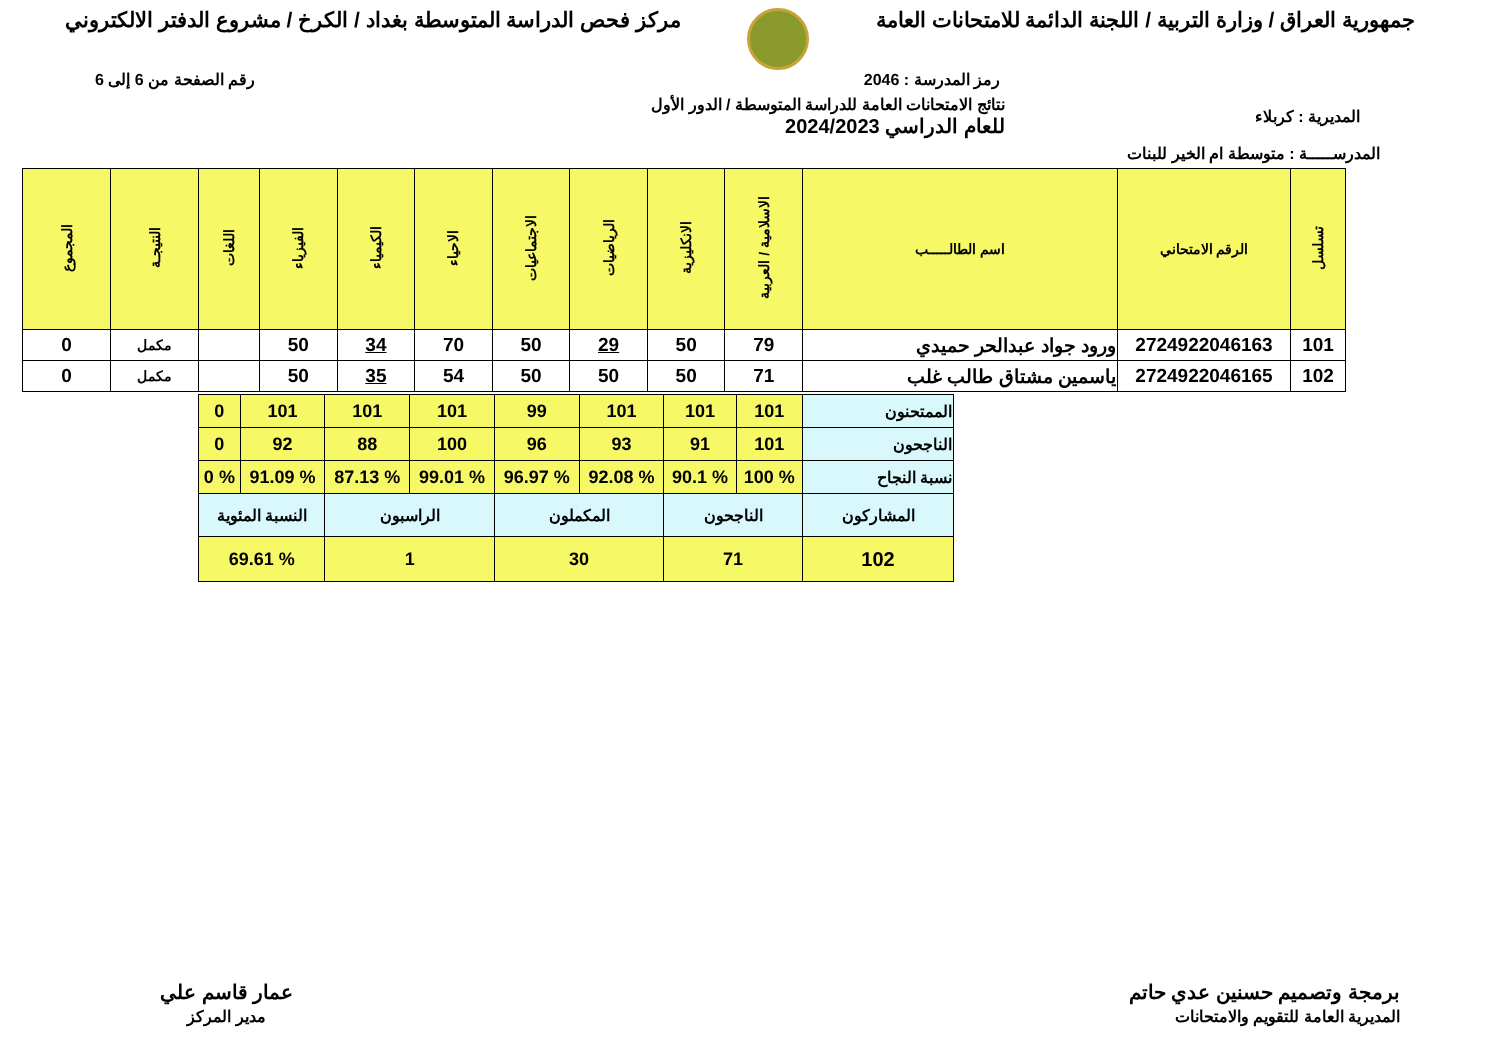جمهورية العراق / وزارة التربية / اللجنة الدائمة للامتحانات العامة
مركز فحص الدراسة المتوسطة بغداد / الكرخ / مشروع الدفتر الالكتروني
رمز المدرسة : 2046 رقم الصفحة من 6 إلى 6
المديرية : كربلاء نتائج الامتحانات العامة للدراسة المتوسطة / الدور الأول
للعام الدراسي 2024/2023
المدرســـــة : متوسطة ام الخير للبنات
| تسلسل | الرقم الامتحاني | اسم الطالـــــب | الاسلامية / العربية | الانكليزية | الرياضيات | الاجتماعيات | الاحياء | الكيمياء | الفيزياء | اللغات | النتيجـة | المجموع |
| --- | --- | --- | --- | --- | --- | --- | --- | --- | --- | --- | --- | --- |
| 101 | 2724922046163 | ورود جواد عبدالحر حميدي | 79 | 50 | 29 | 50 | 70 | 34 | 50 | | مكمل | 0 |
| 102 | 2724922046165 | ياسمين مشتاق طالب غلب | 71 | 50 | 50 | 50 | 54 | 35 | 50 | | مكمل | 0 |
| الممتحنون | 101 | 101 | 101 | 99 | 101 | 101 | 101 | 0 |
| الناجحون | 101 | 91 | 93 | 96 | 100 | 88 | 92 | 0 |
| نسبة النجاح | % 100 | % 90.1 | % 92.08 | % 96.97 | % 99.01 | % 87.13 | % 91.09 | % 0 |
| المشاركون | الناجحون | | المكملون | | الراسبون | | النسبة المئوية | |
| 102 | 71 | | 30 | | 1 | | % 69.61 | |
برمجة وتصميم حسنين عدي حاتم
المديرية العامة للتقويم والامتحانات
عمار قاسم علي
مدير المركز